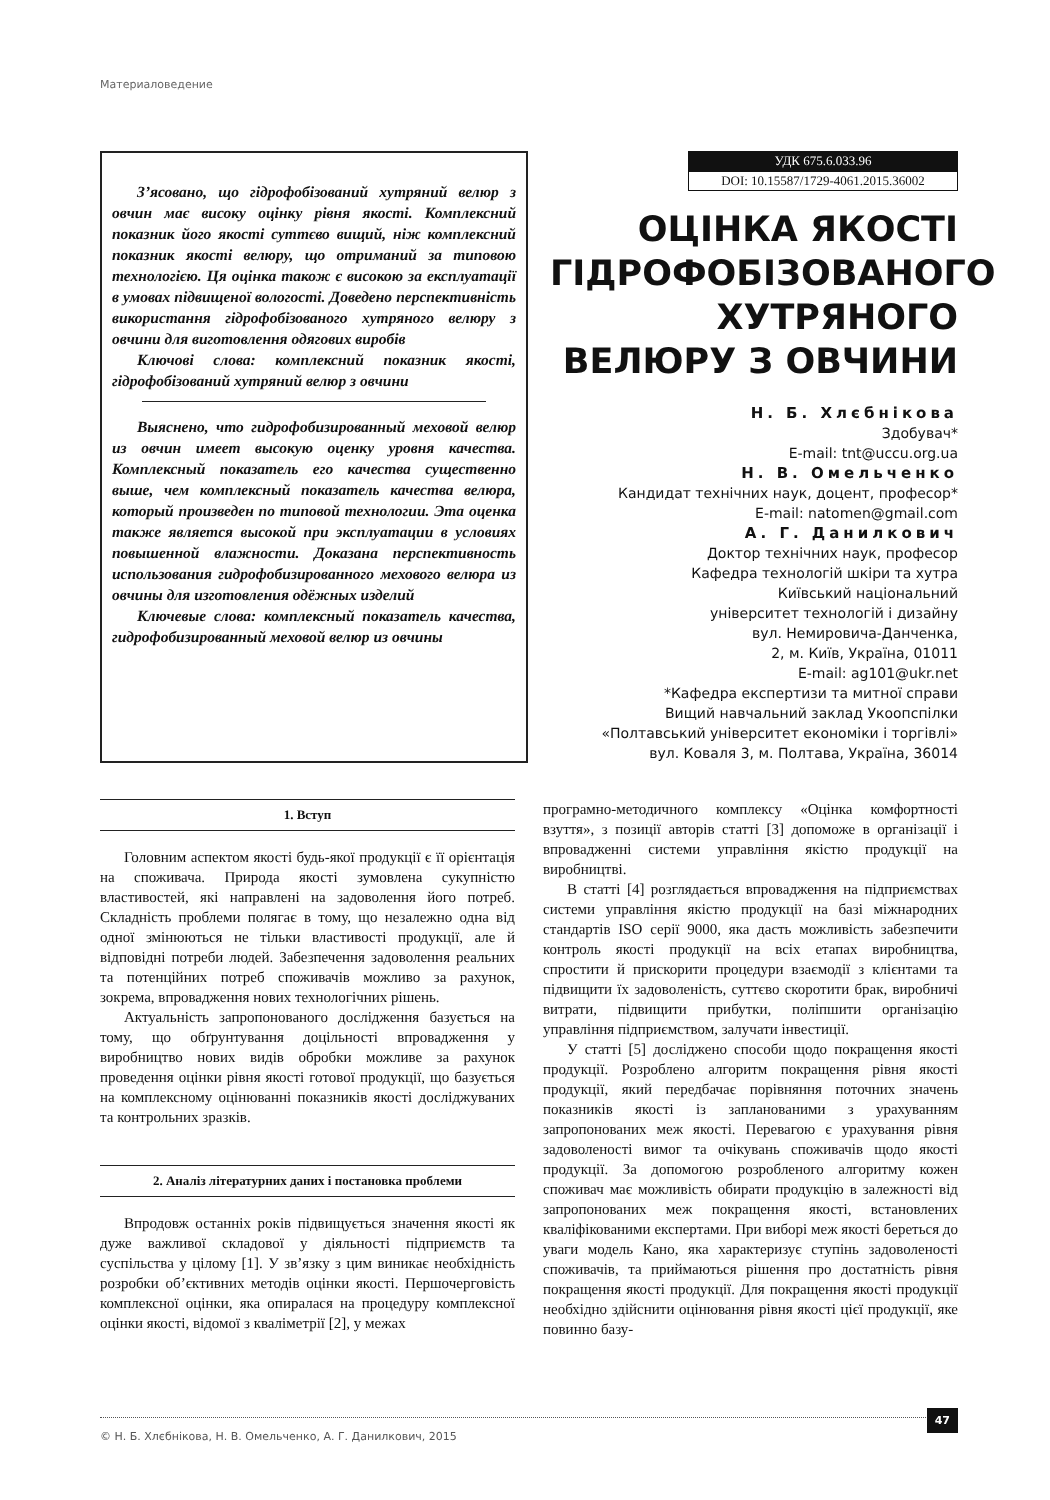Материаловедение
З’ясовано, що гідрофобізований хутряний велюр з овчин має високу оцінку рівня якості. Комплексний показник його якості суттєво вищий, ніж комплексний показник якості велюру, що отриманий за типовою технологією. Ця оцінка також є високою за експлуатації в умовах підвищеної вологості. Доведено перспективність використання гідрофобізованого хутряного велюру з овчини для виготовлення одягових виробів
Ключові слова: комплексний показник якості, гідрофобізований хутряний велюр з овчини
Выяснено, что гидрофобизированный меховой велюр из овчин имеет высокую оценку уровня качества. Комплексный показатель его качества существенно выше, чем комплексный показатель качества велюра, который произведен по типовой технологии. Эта оценка также является высокой при эксплуатации в условиях повышенной влажности. Доказана перспективность использования гидрофобизированного мехового велюра из овчины для изготовления одёжных изделий
Ключевые слова: комплексный показатель качества, гидрофобизированный меховой велюр из овчины
УДК 675.6.033.96
DOI: 10.15587/1729-4061.2015.36002
ОЦІНКА ЯКОСТІ ГІДРОФОБІЗОВАНОГО ХУТРЯНОГО ВЕЛЮРУ З ОВЧИНИ
Н. Б. Хлєбнікова
Здобувач*
E-mail: tnt@uccu.org.ua
Н. В. Омельченко
Кандидат технічних наук, доцент, професор*
E-mail: natomen@gmail.com
А. Г. Данилкович
Доктор технічних наук, професор
Кафедра технологій шкіри та хутра
Київський національний
університет технологій і дизайну
вул. Немировича-Данченка,
2, м. Київ, Україна, 01011
E-mail: ag101@ukr.net
*Кафедра експертизи та митної справи
Вищий навчальний заклад Укоопспілки
«Полтавський університет економіки і торгівлі»
вул. Коваля 3, м. Полтава, Україна, 36014
1. Вступ
Головним аспектом якості будь-якої продукції є її орієнтація на споживача. Природа якості зумовлена сукупністю властивостей, які направлені на задоволення його потреб. Складність проблеми полягає в тому, що незалежно одна від одної змінюються не тільки властивості продукції, але й відповідні потреби людей. Забезпечення задоволення реальних та потенційних потреб споживачів можливо за рахунок, зокрема, впровадження нових технологічних рішень.
Актуальність запропонованого дослідження базується на тому, що обґрунтування доцільності впровадження у виробництво нових видів обробки можливе за рахунок проведення оцінки рівня якості готової продукції, що базується на комплексному оцінюванні показників якості досліджуваних та контрольних зразків.
2. Аналіз літературних даних і постановка проблеми
Впродовж останніх років підвищується значення якості як дуже важливої складової у діяльності підприємств та суспільства у цілому [1]. У зв’язку з цим виникає необхідність розробки об’єктивних методів оцінки якості. Першочерговість комплексної оцінки, яка опиралася на процедуру комплексної оцінки якості, відомої з кваліметрії [2], у межах
програмно-методичного комплексу «Оцінка комфортності взуття», з позиції авторів статті [3] допоможе в організації і впровадженні системи управління якістю продукції на виробництві.
В статті [4] розглядається впровадження на підприємствах системи управління якістю продукції на базі міжнародних стандартів ISO серії 9000, яка дасть можливість забезпечити контроль якості продукції на всіх етапах виробництва, спростити й прискорити процедури взаємодії з клієнтами та підвищити їх задоволеність, суттєво скоротити брак, виробничі витрати, підвищити прибутки, поліпшити організацію управління підприємством, залучати інвестиції.
У статті [5] досліджено способи щодо покращення якості продукції. Розроблено алгоритм покращення рівня якості продукції, який передбачає порівняння поточних значень показників якості із запланованими з урахуванням запропонованих меж якості. Перевагою є урахування рівня задоволеності вимог та очікувань споживачів щодо якості продукції. За допомогою розробленого алгоритму кожен споживач має можливість обирати продукцію в залежності від запропонованих меж покращення якості, встановлених кваліфікованими експертами. При виборі меж якості береться до уваги модель Кано, яка характеризує ступінь задоволеності споживачів, та приймаються рішення про достатність рівня покращення якості продукції. Для покращення якості продукції необхідно здійснити оцінювання рівня якості цієї продукції, яке повинно базу-
© Н. Б. Хлєбнікова, Н. В. Омельченко, А. Г. Данилкович, 2015
47